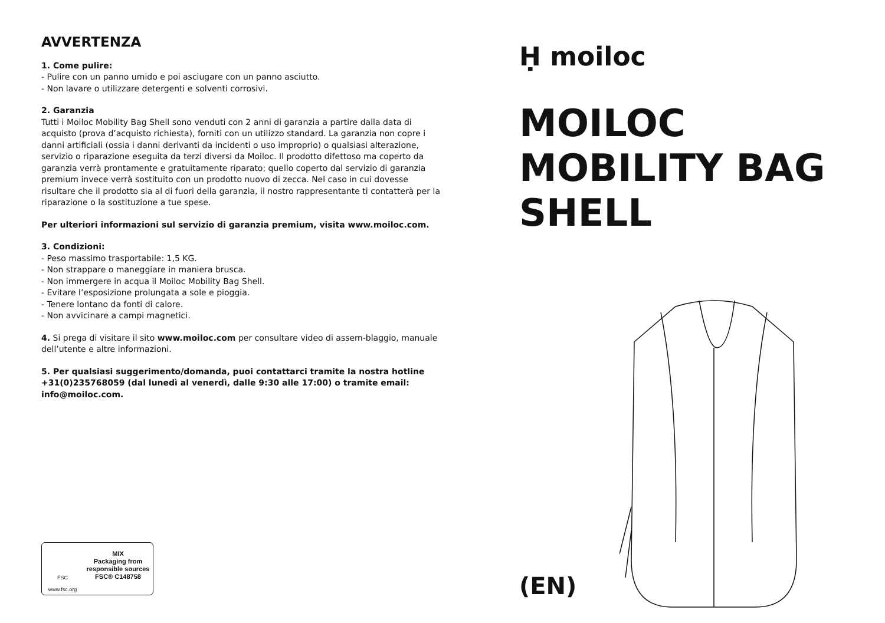AVVERTENZA
1. Come pulire:
- Pulire con un panno umido e poi asciugare con un panno asciutto.
- Non lavare o utilizzare detergenti e solventi corrosivi.
2. Garanzia
Tutti i Moiloc Mobility Bag Shell sono venduti con 2 anni di garanzia a partire dalla data di acquisto (prova d’acquisto richiesta), forniti con un utilizzo standard. La garanzia non copre i danni artificiali (ossia i danni derivanti da incidenti o uso improprio) o qualsiasi alterazione, servizio o riparazione eseguita da terzi diversi da Moiloc. Il prodotto difettoso ma coperto da garanzia verrà prontamente e gratuitamente riparato; quello coperto dal servizio di garanzia premium invece verrà sostituito con un prodotto nuovo di zecca. Nel caso in cui dovesse risultare che il prodotto sia al di fuori della garanzia, il nostro rappresentante ti contatterà per la riparazione o la sostituzione a tue spese.
Per ulteriori informazioni sul servizio di garanzia premium, visita www.moiloc.com.
3. Condizioni:
- Peso massimo trasportabile: 1,5 KG.
- Non strappare o maneggiare in maniera brusca.
- Non immergere in acqua il Moiloc Mobility Bag Shell.
- Evitare l’esposizione prolungata a sole e pioggia.
- Tenere lontano da fonti di calore.
- Non avvicinare a campi magnetici.
4. Si prega di visitare il sito www.moiloc.com per consultare video di assem-blaggio, manuale dell’utente e altre informazioni.
5. Per qualsiasi suggerimento/domanda, puoi contattarci tramite la nostra hotline +31(0)235768059 (dal lunedì al venerdì, dalle 9:30 alle 17:00) o tramite email: info@moiloc.com.
FSC
www.fsc.org
MIX
Packaging from
responsible sources
FSC® C148758
Ḥ moiloc
MOILOC
MOBILITY BAG
SHELL
(EN)